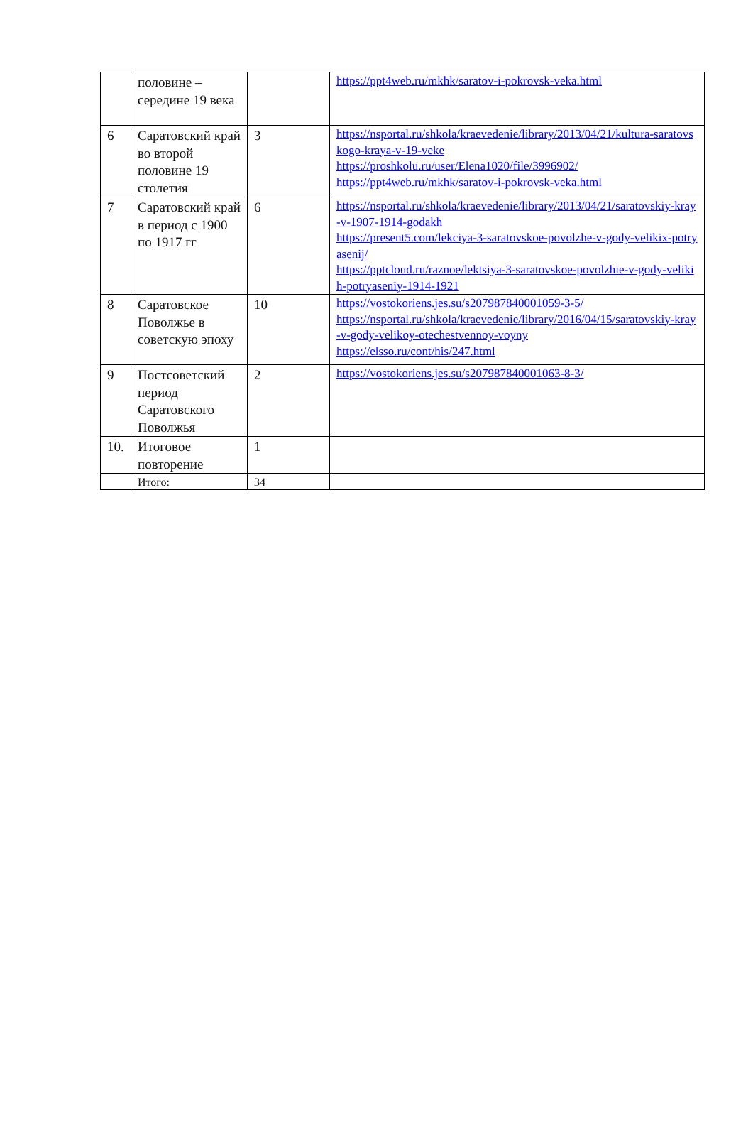| | половине – середине 19 века | | https://ppt4web.ru/mkhk/saratov-i-pokrovsk-veka.html |
| 6 | Саратовский край во второй половине 19 столетия | 3 | https://nsportal.ru/shkola/kraevedenie/library/2013/04/21/kultura-saratovskogo-kraya-v-19-veke https://proshkolu.ru/user/Elena1020/file/3996902/ https://ppt4web.ru/mkhk/saratov-i-pokrovsk-veka.html |
| 7 | Саратовский край в период с 1900 по 1917 гг | 6 | https://nsportal.ru/shkola/kraevedenie/library/2013/04/21/saratovskiy-kray-v-1907-1914-godakh https://present5.com/lekciya-3-saratovskoe-povolzhe-v-gody-velikix-potryasenij/ https://pptcloud.ru/raznoe/lektsiya-3-saratovskoe-povolzhie-v-gody-velikih-potryaseniy-1914-1921 |
| 8 | Саратовское Поволжье в советскую эпоху | 10 | https://vostokoriens.jes.su/s207987840001059-3-5/ https://nsportal.ru/shkola/kraevedenie/library/2016/04/15/saratovskiy-kray-v-gody-velikoy-otechestvennoy-voyny https://elsso.ru/cont/his/247.html |
| 9 | Постсоветский период Саратовского Поволжья | 2 | https://vostokoriens.jes.su/s207987840001063-8-3/ |
| 10. | Итоговое повторение | 1 | |
| | Итого: | 34 | |